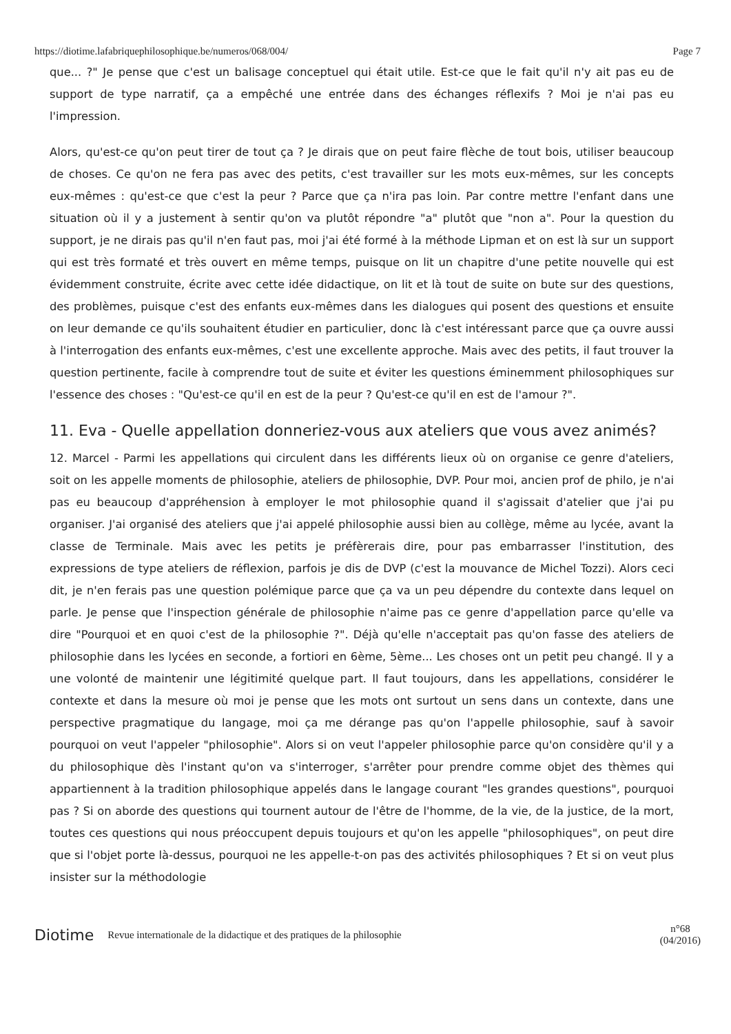https://diotime.lafabriquephilosophique.be/numeros/068/004/ Page 7
que... ?" Je pense que c'est un balisage conceptuel qui était utile. Est-ce que le fait qu'il n'y ait pas eu de support de type narratif, ça a empêché une entrée dans des échanges réflexifs ? Moi je n'ai pas eu l'impression.
Alors, qu'est-ce qu'on peut tirer de tout ça ? Je dirais que on peut faire flèche de tout bois, utiliser beaucoup de choses. Ce qu'on ne fera pas avec des petits, c'est travailler sur les mots eux-mêmes, sur les concepts eux-mêmes : qu'est-ce que c'est la peur ? Parce que ça n'ira pas loin. Par contre mettre l'enfant dans une situation où il y a justement à sentir qu'on va plutôt répondre "a" plutôt que "non a". Pour la question du support, je ne dirais pas qu'il n'en faut pas, moi j'ai été formé à la méthode Lipman et on est là sur un support qui est très formaté et très ouvert en même temps, puisque on lit un chapitre d'une petite nouvelle qui est évidemment construite, écrite avec cette idée didactique, on lit et là tout de suite on bute sur des questions, des problèmes, puisque c'est des enfants eux-mêmes dans les dialogues qui posent des questions et ensuite on leur demande ce qu'ils souhaitent étudier en particulier, donc là c'est intéressant parce que ça ouvre aussi à l'interrogation des enfants eux-mêmes, c'est une excellente approche. Mais avec des petits, il faut trouver la question pertinente, facile à comprendre tout de suite et éviter les questions éminemment philosophiques sur l'essence des choses : "Qu'est-ce qu'il en est de la peur ? Qu'est-ce qu'il en est de l'amour ?".
11. Eva - Quelle appellation donneriez-vous aux ateliers que vous avez animés?
12. Marcel - Parmi les appellations qui circulent dans les différents lieux où on organise ce genre d'ateliers, soit on les appelle moments de philosophie, ateliers de philosophie, DVP. Pour moi, ancien prof de philo, je n'ai pas eu beaucoup d'appréhension à employer le mot philosophie quand il s'agissait d'atelier que j'ai pu organiser. J'ai organisé des ateliers que j'ai appelé philosophie aussi bien au collège, même au lycée, avant la classe de Terminale. Mais avec les petits je préfèrerais dire, pour pas embarrasser l'institution, des expressions de type ateliers de réflexion, parfois je dis de DVP (c'est la mouvance de Michel Tozzi). Alors ceci dit, je n'en ferais pas une question polémique parce que ça va un peu dépendre du contexte dans lequel on parle. Je pense que l'inspection générale de philosophie n'aime pas ce genre d'appellation parce qu'elle va dire "Pourquoi et en quoi c'est de la philosophie ?". Déjà qu'elle n'acceptait pas qu'on fasse des ateliers de philosophie dans les lycées en seconde, a fortiori en 6ème, 5ème... Les choses ont un petit peu changé. Il y a une volonté de maintenir une légitimité quelque part. Il faut toujours, dans les appellations, considérer le contexte et dans la mesure où moi je pense que les mots ont surtout un sens dans un contexte, dans une perspective pragmatique du langage, moi ça me dérange pas qu'on l'appelle philosophie, sauf à savoir pourquoi on veut l'appeler "philosophie". Alors si on veut l'appeler philosophie parce qu'on considère qu'il y a du philosophique dès l'instant qu'on va s'interroger, s'arrêter pour prendre comme objet des thèmes qui appartiennent à la tradition philosophique appelés dans le langage courant "les grandes questions", pourquoi pas ? Si on aborde des questions qui tournent autour de l'être de l'homme, de la vie, de la justice, de la mort, toutes ces questions qui nous préoccupent depuis toujours et qu'on les appelle "philosophiques", on peut dire que si l'objet porte là-dessus, pourquoi ne les appelle-t-on pas des activités philosophiques ? Et si on veut plus insister sur la méthodologie
Diotime Revue internationale de la didactique et des pratiques de la philosophie n°68
(04/2016)